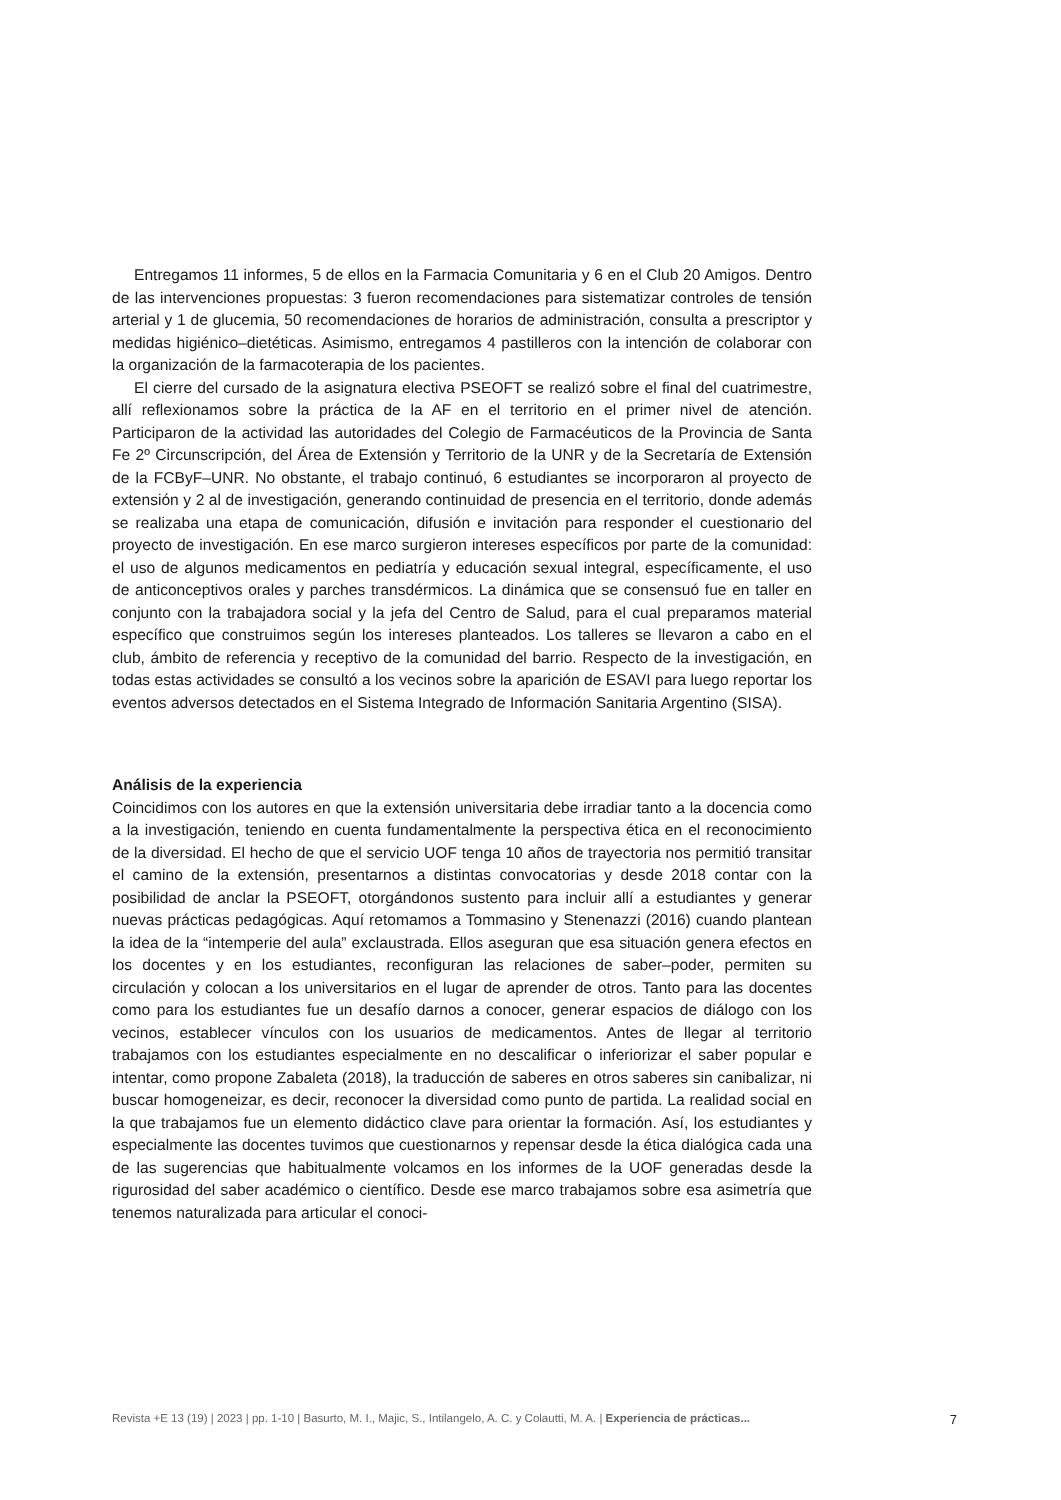Entregamos 11 informes, 5 de ellos en la Farmacia Comunitaria y 6 en el Club 20 Amigos. Dentro de las intervenciones propuestas: 3 fueron recomendaciones para sistematizar controles de tensión arterial y 1 de glucemia, 50 recomendaciones de horarios de administración, consulta a prescriptor y medidas higiénico–dietéticas. Asimismo, entregamos 4 pastilleros con la intención de colaborar con la organización de la farmacoterapia de los pacientes.
El cierre del cursado de la asignatura electiva PSEOFT se realizó sobre el final del cuatrimestre, allí reflexionamos sobre la práctica de la AF en el territorio en el primer nivel de atención. Participaron de la actividad las autoridades del Colegio de Farmacéuticos de la Provincia de Santa Fe 2º Circunscripción, del Área de Extensión y Territorio de la UNR y de la Secretaría de Extensión de la FCByF–UNR. No obstante, el trabajo continuó, 6 estudiantes se incorporaron al proyecto de extensión y 2 al de investigación, generando continuidad de presencia en el territorio, donde además se realizaba una etapa de comunicación, difusión e invitación para responder el cuestionario del proyecto de investigación. En ese marco surgieron intereses específicos por parte de la comunidad: el uso de algunos medicamentos en pediatría y educación sexual integral, específicamente, el uso de anticonceptivos orales y parches transdérmicos. La dinámica que se consensuó fue en taller en conjunto con la trabajadora social y la jefa del Centro de Salud, para el cual preparamos material específico que construimos según los intereses planteados. Los talleres se llevaron a cabo en el club, ámbito de referencia y receptivo de la comunidad del barrio. Respecto de la investigación, en todas estas actividades se consultó a los vecinos sobre la aparición de ESAVI para luego reportar los eventos adversos detectados en el Sistema Integrado de Información Sanitaria Argentino (SISA).
Análisis de la experiencia
Coincidimos con los autores en que la extensión universitaria debe irradiar tanto a la docencia como a la investigación, teniendo en cuenta fundamentalmente la perspectiva ética en el reconocimiento de la diversidad. El hecho de que el servicio UOF tenga 10 años de trayectoria nos permitió transitar el camino de la extensión, presentarnos a distintas convocatorias y desde 2018 contar con la posibilidad de anclar la PSEOFT, otorgándonos sustento para incluir allí a estudiantes y generar nuevas prácticas pedagógicas. Aquí retomamos a Tommasino y Stenenazzi (2016) cuando plantean la idea de la “intemperie del aula” exclaustrada. Ellos aseguran que esa situación genera efectos en los docentes y en los estudiantes, reconfiguran las relaciones de saber–poder, permiten su circulación y colocan a los universitarios en el lugar de aprender de otros. Tanto para las docentes como para los estudiantes fue un desafío darnos a conocer, generar espacios de diálogo con los vecinos, establecer vínculos con los usuarios de medicamentos. Antes de llegar al territorio trabajamos con los estudiantes especialmente en no descalificar o inferiorizar el saber popular e intentar, como propone Zabaleta (2018), la traducción de saberes en otros saberes sin canibalizar, ni buscar homogeneizar, es decir, reconocer la diversidad como punto de partida. La realidad social en la que trabajamos fue un elemento didáctico clave para orientar la formación. Así, los estudiantes y especialmente las docentes tuvimos que cuestionarnos y repensar desde la ética dialógica cada una de las sugerencias que habitualmente volcamos en los informes de la UOF generadas desde la rigurosidad del saber académico o científico. Desde ese marco trabajamos sobre esa asimetría que tenemos naturalizada para articular el conoci-
Revista +E 13 (19) | 2023 | pp. 1-10 | Basurto, M. I., Majic, S., Intilangelo, A. C. y Colautti, M. A. | Experiencia de prácticas... 7